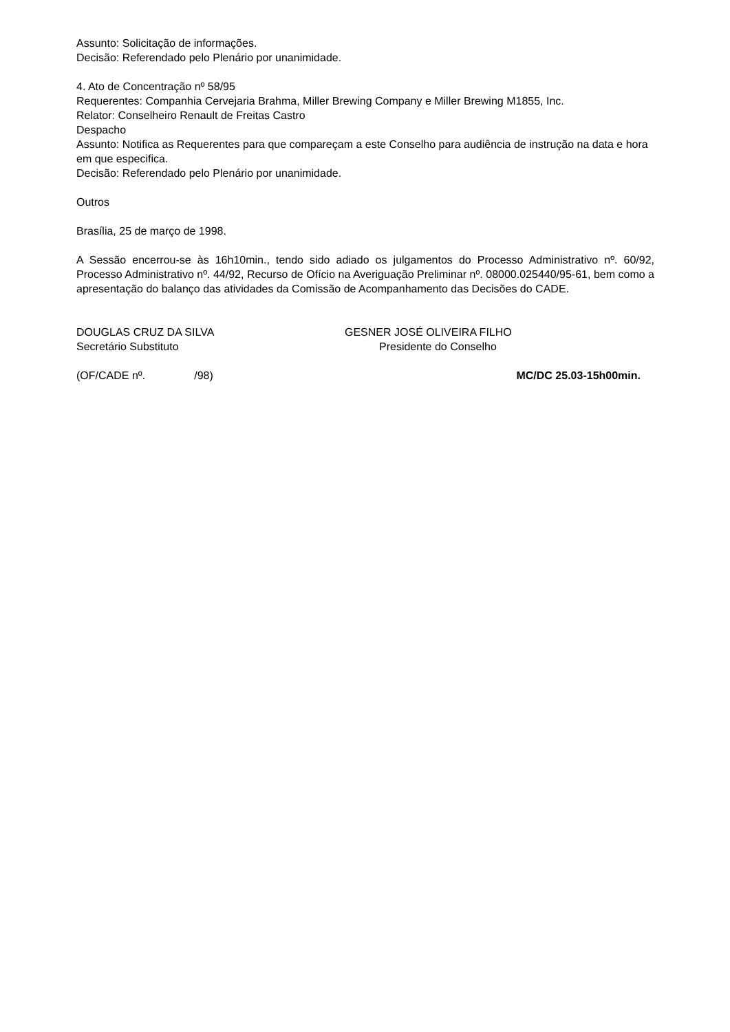Assunto: Solicitação de informações.
Decisão: Referendado pelo Plenário por unanimidade.
4. Ato de Concentração nº 58/95
Requerentes: Companhia Cervejaria Brahma, Miller Brewing Company e Miller Brewing M1855, Inc.
Relator: Conselheiro Renault de Freitas Castro
Despacho
Assunto: Notifica as Requerentes para que compareçam a este Conselho para audiência de instrução na data e hora em que especifica.
Decisão: Referendado pelo Plenário por unanimidade.
Outros
Brasília, 25 de março de 1998.
A Sessão encerrou-se às 16h10min., tendo sido adiado os julgamentos do Processo Administrativo nº. 60/92, Processo Administrativo nº. 44/92, Recurso de Ofício na Averiguação Preliminar nº. 08000.025440/95-61, bem como a apresentação do balanço das atividades da Comissão de Acompanhamento das Decisões do CADE.
DOUGLAS CRUZ DA SILVA
Secretário Substituto
GESNER JOSÉ OLIVEIRA FILHO
Presidente do Conselho
(OF/CADE nº. /98) MC/DC 25.03-15h00min.